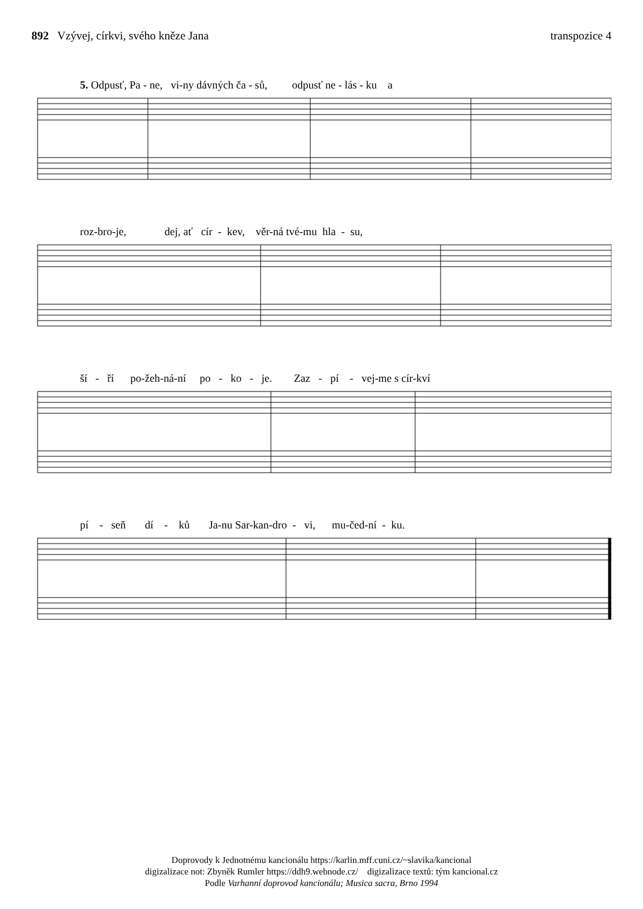892 Vzývej, církvi, svého kněze Jana
transpozice 4
5. Odpusť, Pa - ne, vi-ny dávných ča - sů, odpusť ne - lás - ku a
roz-bro-je, dej, ať cír - kev, věr-ná tvé-mu hla - su,
ší - ří po-žeh-ná-ní po - ko - je. Zaz - pí - vej-me s cír-kví
pí - seň dí - ků Ja-nu Sar-kan-dro - vi, mu-čed-ní - ku.
Doprovody k Jednotnému kancionálu https://karlin.mff.cuni.cz/~slavika/kancional
digizalizace not: Zbyněk Rumler https://ddh9.webnode.cz/ digizalizace textů: tým kancional.cz
Podle Varhanní doprovod kancionálu; Musica sacra, Brno 1994